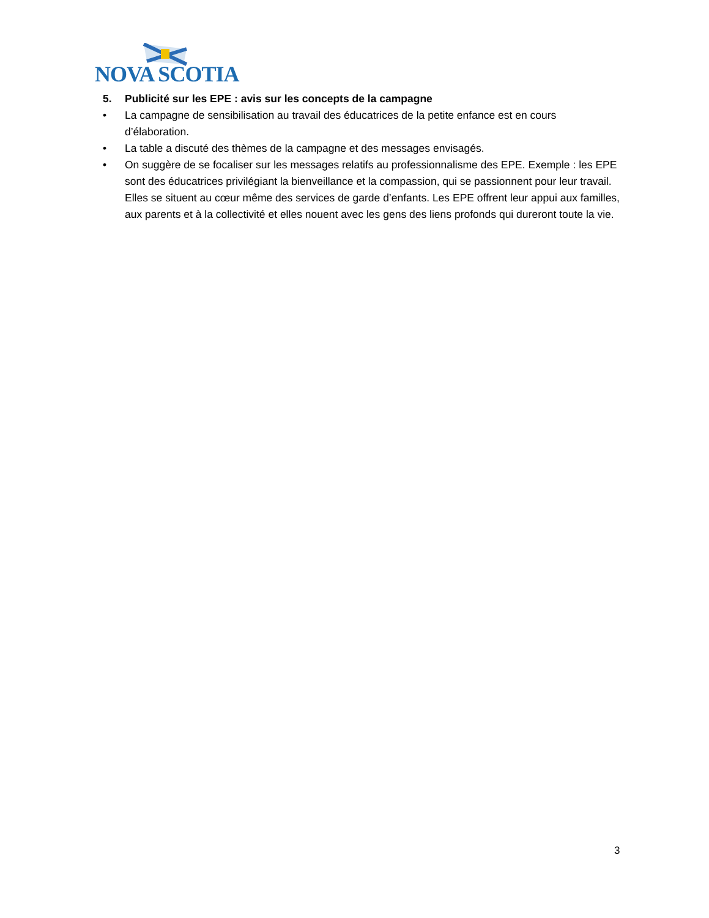NOVA SCOTIA
5. Publicité sur les EPE : avis sur les concepts de la campagne
• La campagne de sensibilisation au travail des éducatrices de la petite enfance est en cours d’élaboration.
• La table a discuté des thèmes de la campagne et des messages envisagés.
• On suggère de se focaliser sur les messages relatifs au professionnalisme des EPE. Exemple : les EPE sont des éducatrices privilégiant la bienveillance et la compassion, qui se passionnent pour leur travail. Elles se situent au cœur même des services de garde d’enfants. Les EPE offrent leur appui aux familles, aux parents et à la collectivité et elles nouent avec les gens des liens profonds qui dureront toute la vie.
3